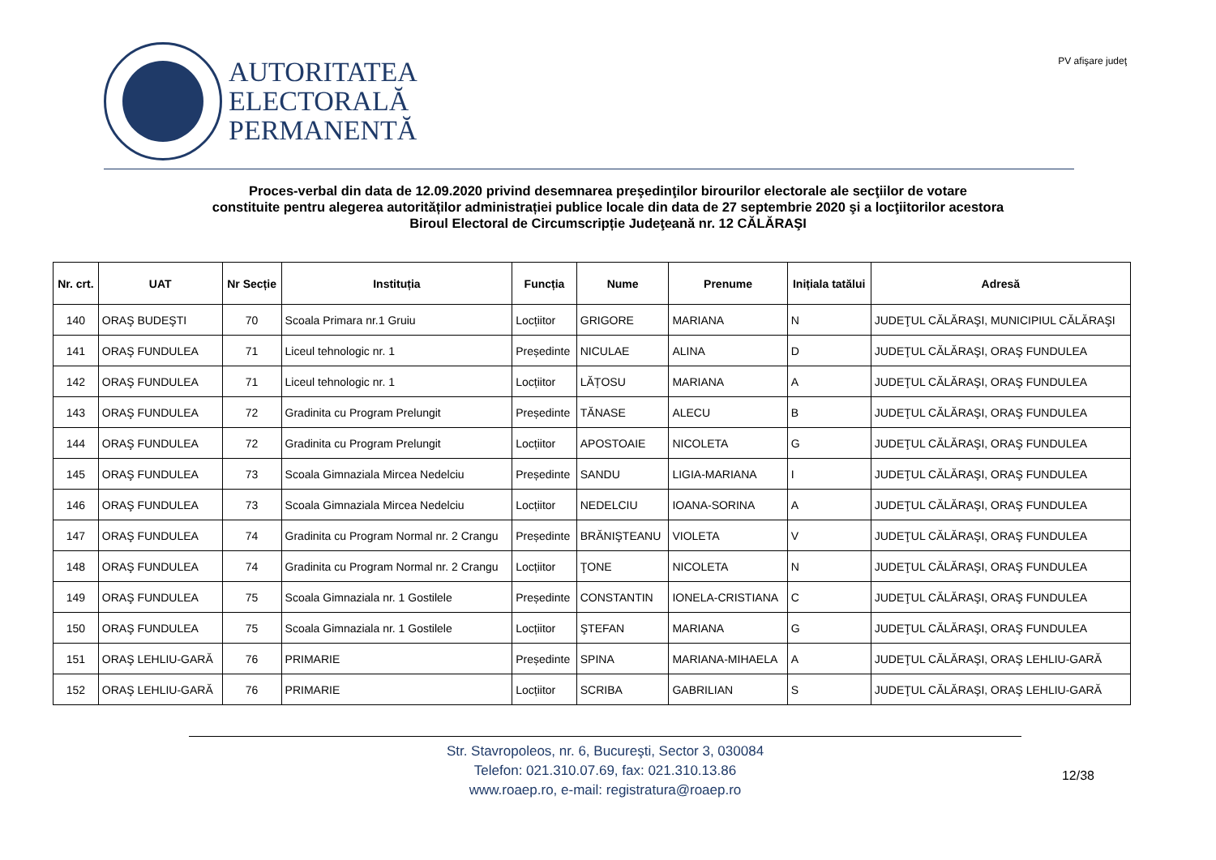AUTORITATEA
ELECTORALĂ
PERMANENTĂ
PV afişare judeţ
Proces-verbal din data de 12.09.2020 privind desemnarea preşedinţilor birourilor electorale ale secţiilor de votare
constituite pentru alegerea autorităților administrației publice locale din data de 27 septembrie 2020 şi a locţiitorilor acestora
Biroul Electoral de Circumscripție Judeţeană nr. 12 CĂLĂRAŞI
| Nr. crt. | UAT | Nr Secție | Instituția | Funcția | Nume | Prenume | Inițiala tatălui | Adresă |
| --- | --- | --- | --- | --- | --- | --- | --- | --- |
| 140 | ORAŞ BUDEŞTI | 70 | Scoala Primara nr.1 Gruiu | Locțiitor | GRIGORE | MARIANA | N | JUDEŢUL CĂLĂRAŞI, MUNICIPIUL CĂLĂRAŞI |
| 141 | ORAŞ FUNDULEA | 71 | Liceul tehnologic nr. 1 | Președinte | NICULAE | ALINA | D | JUDEŢUL CĂLĂRAŞI, ORAŞ FUNDULEA |
| 142 | ORAŞ FUNDULEA | 71 | Liceul tehnologic nr. 1 | Locțiitor | LĂȚOSU | MARIANA | A | JUDEŢUL CĂLĂRAŞI, ORAŞ FUNDULEA |
| 143 | ORAŞ FUNDULEA | 72 | Gradinita cu Program Prelungit | Președinte | TĂNASE | ALECU | B | JUDEŢUL CĂLĂRAŞI, ORAŞ FUNDULEA |
| 144 | ORAŞ FUNDULEA | 72 | Gradinita cu Program Prelungit | Locțiitor | APOSTOAIE | NICOLETA | G | JUDEŢUL CĂLĂRAŞI, ORAŞ FUNDULEA |
| 145 | ORAŞ FUNDULEA | 73 | Scoala Gimnaziala Mircea Nedelciu | Președinte | SANDU | LIGIA-MARIANA | I | JUDEŢUL CĂLĂRAŞI, ORAŞ FUNDULEA |
| 146 | ORAŞ FUNDULEA | 73 | Scoala Gimnaziala Mircea Nedelciu | Locțiitor | NEDELCIU | IOANA-SORINA | A | JUDEŢUL CĂLĂRAŞI, ORAŞ FUNDULEA |
| 147 | ORAŞ FUNDULEA | 74 | Gradinita cu Program Normal nr. 2 Crangu | Președinte | BRĂNIŞTEANU | VIOLETA | V | JUDEŢUL CĂLĂRAŞI, ORAŞ FUNDULEA |
| 148 | ORAŞ FUNDULEA | 74 | Gradinita cu Program Normal nr. 2 Crangu | Locțiitor | ŢONE | NICOLETA | N | JUDEŢUL CĂLĂRAŞI, ORAŞ FUNDULEA |
| 149 | ORAŞ FUNDULEA | 75 | Scoala Gimnaziala nr. 1 Gostilele | Președinte | CONSTANTIN | IONELA-CRISTIANA | C | JUDEŢUL CĂLĂRAŞI, ORAŞ FUNDULEA |
| 150 | ORAŞ FUNDULEA | 75 | Scoala Gimnaziala nr. 1 Gostilele | Locțiitor | ŞTEFAN | MARIANA | G | JUDEŢUL CĂLĂRAŞI, ORAŞ FUNDULEA |
| 151 | ORAŞ LEHLIU-GARĂ | 76 | PRIMARIE | Președinte | SPINA | MARIANA-MIHAELA | A | JUDEŢUL CĂLĂRAŞI, ORAŞ LEHLIU-GARĂ |
| 152 | ORAŞ LEHLIU-GARĂ | 76 | PRIMARIE | Locțiitor | SCRIBA | GABRILIAN | S | JUDEŢUL CĂLĂRAŞI, ORAŞ LEHLIU-GARĂ |
Str. Stavropoleos, nr. 6, Bucureşti, Sector 3, 030084
Telefon: 021.310.07.69, fax: 021.310.13.86
www.roaep.ro, e-mail: registratura@roaep.ro
12/38